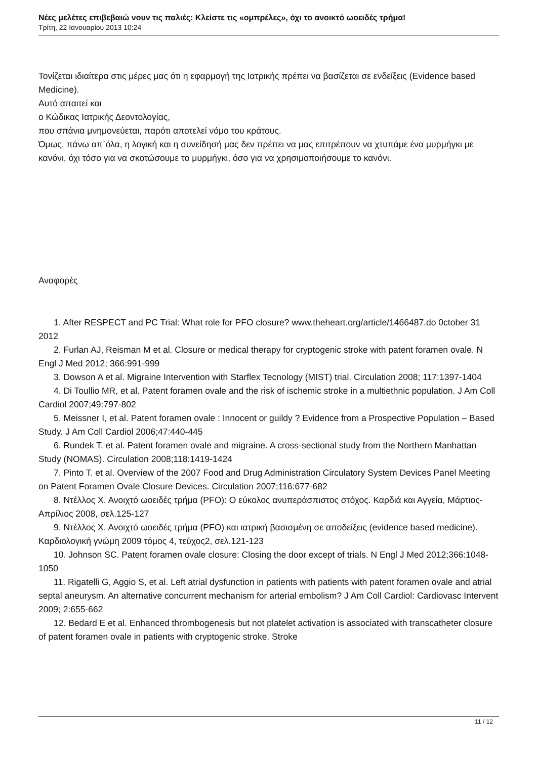Νέες μελέτες επιβεβαιώ νουν τις παλιές: Κλείστε τις «ομπρέλες», όχι το ανοικτό ωοειδές τρήμα!
Τρίτη, 22 Ιανουαρίου 2013 10:24
Τονίζεται ιδιαίτερα στις μέρες μας ότι η εφαρμογή της Ιατρικής πρέπει να βασίζεται σε ενδείξεις (Evidence based Medicine).
Αυτό απαιτεί και
ο Κώδικας Ιατρικής Δεοντολογίας,
που σπάνια μνημονεύεται, παρότι αποτελεί νόμο του κράτους.
Όμως, πάνω απ`όλα, η λογική και η συνείδησή μας δεν πρέπει να μας επιτρέπουν να χτυπάμε ένα μυρμήγκι με κανόνι, όχι τόσο για να σκοτώσουμε το μυρμήγκι, όσο για να χρησιμοποιήσουμε το κανόνι.
Αναφορές
1. After RESPECT and PC Trial: What role for PFO closure? www.theheart.org/article/1466487.do 0ctober 31 2012
2. Furlan AJ, Reisman M et al. Closure or medical therapy for cryptogenic stroke with patent foramen ovale. N Engl J Med 2012; 366:991-999
3. Dowson A et al. Migraine Intervention with Starflex Tecnology (MIST) trial. Circulation 2008; 117:1397-1404
4. Di Toullio MR, et al. Patent foramen ovale and the risk of ischemic stroke in a multiethnic population. J Am Coll Cardiol 2007;49:797-802
5. Meissner I, et al. Patent foramen ovale : Innocent or guildy ? Evidence from a Prospective Population – Based Study. J Am Coll Cardiol 2006;47:440-445
6. Rundek T. et al. Patent foramen ovale and migraine. A cross-sectional study from the Northern Manhattan Study (NOMAS). Circulation 2008;118:1419-1424
7. Pinto T. et al. Overview of the 2007 Food and Drug Administration Circulatory System Devices Panel Meeting on Patent Foramen Ovale Closure Devices. Circulation 2007;116:677-682
8. Ντέλλος Χ. Ανοιχτό ωοειδές τρήμα (PFO): O εύκολος ανυπεράσπιστος στόχος. Καρδιά και Αγγεία, Μάρτιος-Απρίλιος 2008, σελ.125-127
9. Ντέλλος Χ. Ανοιχτό ωοειδές τρήμα (PFO) και ιατρική βασισμένη σε αποδείξεις (evidence based medicine). Καρδιολογική γνώμη 2009 τόμος 4, τεύχος2, σελ.121-123
10. Johnson SC. Patent foramen ovale closure: Closing the door except of trials. N Engl J Med 2012;366:1048-1050
11. Rigatelli G, Aggio S, et al. Left atrial dysfunction in patients with patients with patent foramen ovale and atrial septal aneurysm. An alternative concurrent mechanism for arterial embolism? J Am Coll Cardiol: Cardiovasc Intervent 2009; 2:655-662
12. Bedard E et al. Enhanced thrombogenesis but not platelet activation is associated with transcatheter closure of patent foramen ovale in patients with cryptogenic stroke. Stroke
11 / 12